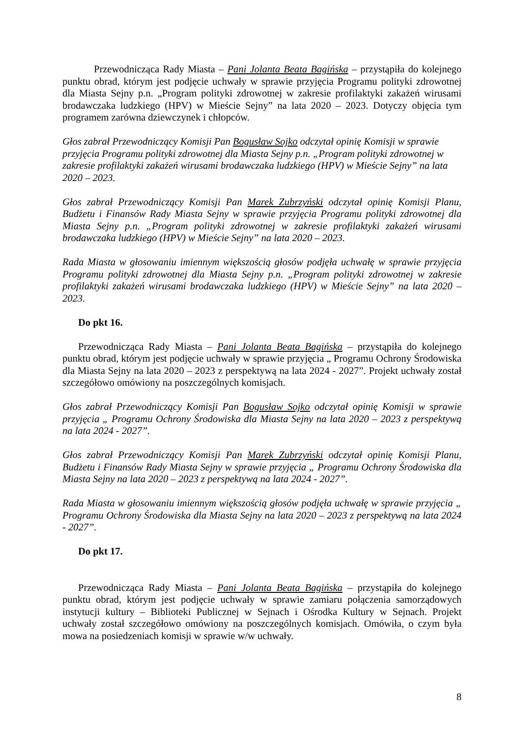Przewodnicząca Rady Miasta – Pani Jolanta Beata Bagińska – przystąpiła do kolejnego punktu obrad, którym jest podjęcie uchwały w sprawie przyjęcia Programu polityki zdrowotnej dla Miasta Sejny p.n. „Program polityki zdrowotnej w zakresie profilaktyki zakażeń wirusami brodawczaka ludzkiego (HPV) w Mieście Sejny” na lata 2020 – 2023. Dotyczy objęcia tym programem zarówna dziewczynek i chłopców.
Głos zabrał Przewodniczący Komisji Pan Bogusław Sojko odczytał opinię Komisji w sprawie przyjęcia Programu polityki zdrowotnej dla Miasta Sejny p.n. „Program polityki zdrowotnej w zakresie profilaktyki zakażeń wirusami brodawczaka ludzkiego (HPV) w Mieście Sejny” na lata 2020 – 2023.
Głos zabrał Przewodniczący Komisji Pan Marek Zubrzyński odczytał opinię Komisji Planu, Budżetu i Finansów Rady Miasta Sejny w sprawie przyjęcia Programu polityki zdrowotnej dla Miasta Sejny p.n. „Program polityki zdrowotnej w zakresie profilaktyki zakażeń wirusami brodawczaka ludzkiego (HPV) w Mieście Sejny” na lata 2020 – 2023.
Rada Miasta w głosowaniu imiennym większością głosów podjęła uchwałę w sprawie przyjęcia Programu polityki zdrowotnej dla Miasta Sejny p.n. „Program polityki zdrowotnej w zakresie profilaktyki zakażeń wirusami brodawczaka ludzkiego (HPV) w Mieście Sejny” na lata 2020 – 2023.
Do pkt 16.
Przewodnicząca Rady Miasta – Pani Jolanta Beata Bagińska – przystąpiła do kolejnego punktu obrad, którym jest podjęcie uchwały w sprawie przyjęcia „ Programu Ochrony Środowiska dla Miasta Sejny na lata 2020 – 2023 z perspektywą na lata 2024 - 2027”. Projekt uchwały został szczegółowo omówiony na poszczególnych komisjach.
Głos zabrał Przewodniczący Komisji Pan Bogusław Sojko odczytał opinię Komisji w sprawie przyjęcia „ Programu Ochrony Środowiska dla Miasta Sejny na lata 2020 – 2023 z perspektywą na lata 2024 - 2027”.
Głos zabrał Przewodniczący Komisji Pan Marek Zubrzyński odczytał opinię Komisji Planu, Budżetu i Finansów Rady Miasta Sejny w sprawie przyjęcia „ Programu Ochrony Środowiska dla Miasta Sejny na lata 2020 – 2023 z perspektywą na lata 2024 - 2027”.
Rada Miasta w głosowaniu imiennym większością głosów podjęła uchwałę w sprawie przyjęcia „ Programu Ochrony Środowiska dla Miasta Sejny na lata 2020 – 2023 z perspektywą na lata 2024 - 2027”.
Do pkt 17.
Przewodnicząca Rady Miasta – Pani Jolanta Beata Bagińska – przystąpiła do kolejnego punktu obrad, którym jest podjęcie uchwały w sprawie zamiaru połączenia samorządowych instytucji kultury – Biblioteki Publicznej w Sejnach i Ośrodka Kultury w Sejnach. Projekt uchwały został szczegółowo omówiony na poszczególnych komisjach. Omówiła, o czym była mowa na posiedzeniach komisji w sprawie w/w uchwały.
8